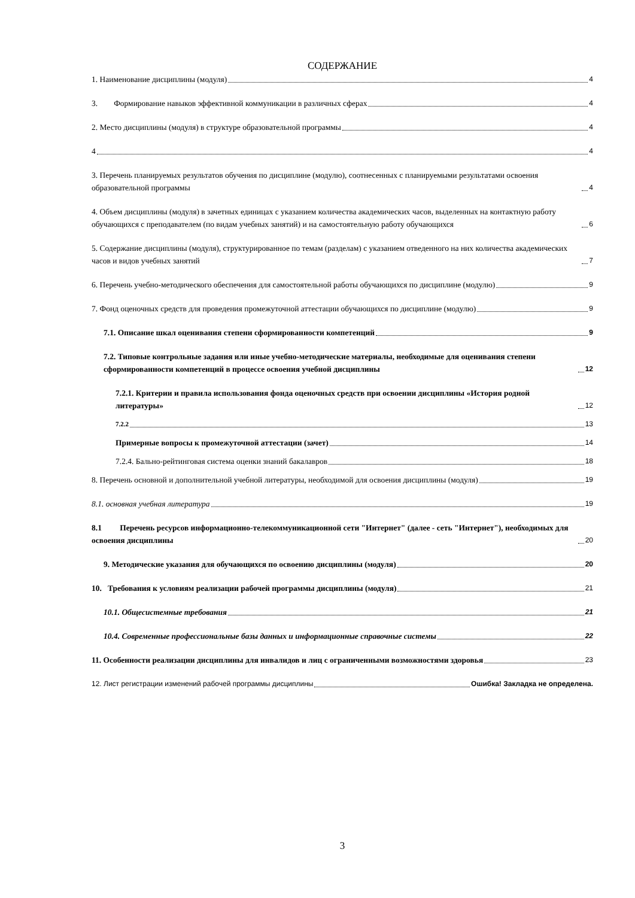СОДЕРЖАНИЕ
1. Наименование дисциплины (модуля) 4
3. Формирование навыков эффективной коммуникации в различных сферах 4
2. Место дисциплины (модуля) в структуре образовательной программы 4
4 4
3. Перечень планируемых результатов обучения по дисциплине (модулю), соотнесенных с планируемыми результатами освоения образовательной программы 4
4. Объем дисциплины (модуля) в зачетных единицах с указанием количества академических часов, выделенных на контактную работу обучающихся с преподавателем (по видам учебных занятий) и на самостоятельную работу обучающихся 6
5. Содержание дисциплины (модуля), структурированное по темам (разделам) с указанием отведенного на них количества академических часов и видов учебных занятий 7
6. Перечень учебно-методического обеспечения для самостоятельной работы обучающихся по дисциплине (модулю) 9
7. Фонд оценочных средств для проведения промежуточной аттестации обучающихся по дисциплине (модулю) 9
7.1. Описание шкал оценивания степени сформированности компетенций 9
7.2. Типовые контрольные задания или иные учебно-методические материалы, необходимые для оценивания степени сформированности компетенций в процессе освоения учебной дисциплины 12
7.2.1. Критерии и правила использования фонда оценочных средств при освоении дисциплины «История родной литературы» 12
7.2.2 13
Примерные вопросы к промежуточной аттестации (зачет) 14
7.2.4. Бально-рейтинговая система оценки знаний бакалавров 18
8. Перечень основной и дополнительной учебной литературы, необходимой для освоения дисциплины (модуля) 19
8.1. основная учебная литература 19
8.1 Перечень ресурсов информационно-телекоммуникационной сети "Интернет" (далее - сеть "Интернет"), необходимых для освоения дисциплины 20
9. Методические указания для обучающихся по освоению дисциплины (модуля) 20
10. Требования к условиям реализации рабочей программы дисциплины (модуля) 21
10.1. Общесистемные требования 21
10.4. Современные профессиональные базы данных и информационные справочные системы 22
11. Особенности реализации дисциплины для инвалидов и лиц с ограниченными возможностями здоровья 23
12. Лист регистрации изменений рабочей программы дисциплины Ошибка! Закладка не определена.
3